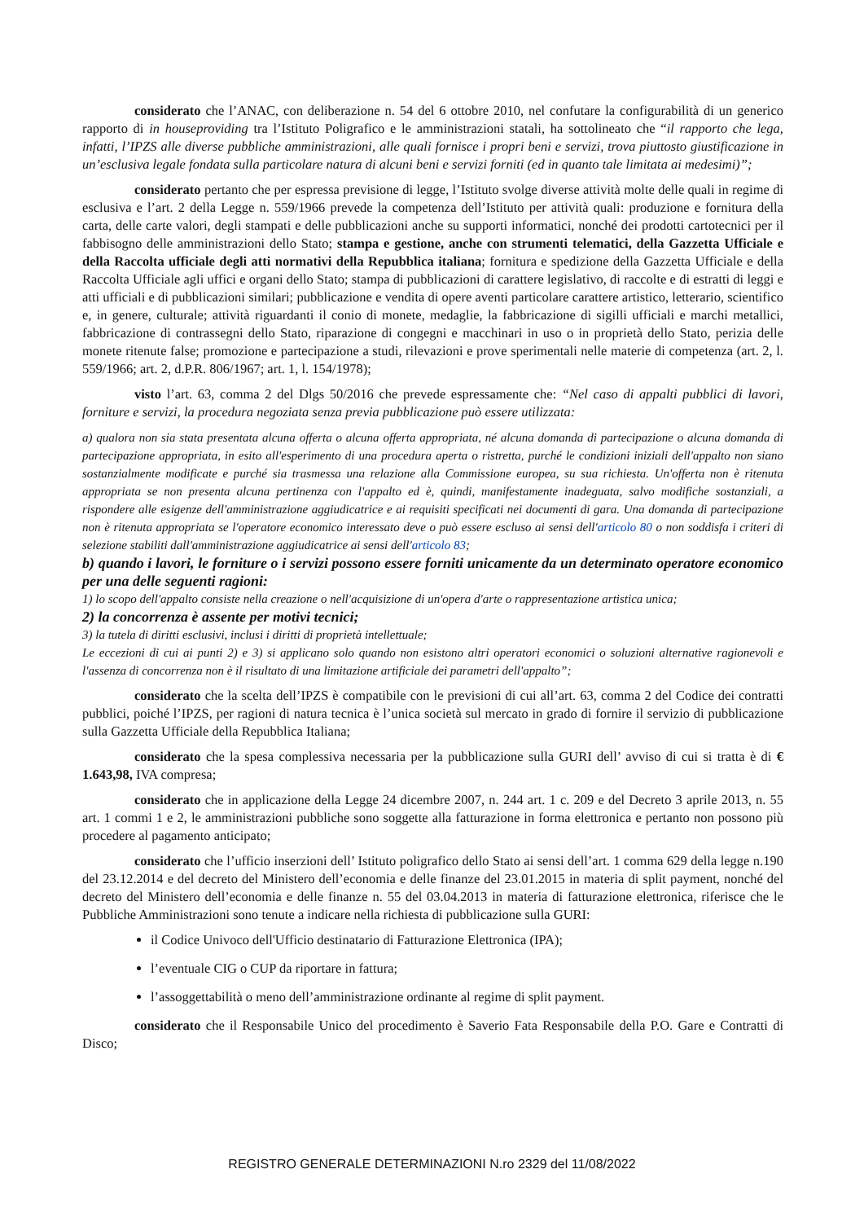considerato che l’ANAC, con deliberazione n. 54 del 6 ottobre 2010, nel confutare la configurabilità di un generico rapporto di in houseproviding tra l’Istituto Poligrafico e le amministrazioni statali, ha sottolineato che “il rapporto che lega, infatti, l’IPZS alle diverse pubbliche amministrazioni, alle quali fornisce i propri beni e servizi, trova piuttosto giustificazione in un’esclusiva legale fondata sulla particolare natura di alcuni beni e servizi forniti (ed in quanto tale limitata ai medesimi)”;
considerato pertanto che per espressa previsione di legge, l’Istituto svolge diverse attività molte delle quali in regime di esclusiva e l’art. 2 della Legge n. 559/1966 prevede la competenza dell’Istituto per attività quali: produzione e fornitura della carta, delle carte valori, degli stampati e delle pubblicazioni anche su supporti informatici, nonché dei prodotti cartotecnici per il fabbisogno delle amministrazioni dello Stato; stampa e gestione, anche con strumenti telematici, della Gazzetta Ufficiale e della Raccolta ufficiale degli atti normativi della Repubblica italiana; fornitura e spedizione della Gazzetta Ufficiale e della Raccolta Ufficiale agli uffici e organi dello Stato; stampa di pubblicazioni di carattere legislativo, di raccolte e di estratti di leggi e atti ufficiali e di pubblicazioni similari; pubblicazione e vendita di opere aventi particolare carattere artistico, letterario, scientifico e, in genere, culturale; attività riguardanti il conio di monete, medaglie, la fabbricazione di sigilli ufficiali e marchi metallici, fabbricazione di contrassegni dello Stato, riparazione di congegni e macchinari in uso o in proprietà dello Stato, perizia delle monete ritenute false; promozione e partecipazione a studi, rilevazioni e prove sperimentali nelle materie di competenza (art. 2, l. 559/1966; art. 2, d.P.R. 806/1967; art. 1, l. 154/1978);
visto l’art. 63, comma 2 del Dlgs 50/2016 che prevede espressamente che: “Nel caso di appalti pubblici di lavori, forniture e servizi, la procedura negoziata senza previa pubblicazione può essere utilizzata:
a) qualora non sia stata presentata alcuna offerta o alcuna offerta appropriata, né alcuna domanda di partecipazione o alcuna domanda di partecipazione appropriata, in esito all'esperimento di una procedura aperta o ristretta, purché le condizioni iniziali dell'appalto non siano sostanzialmente modificate e purché sia trasmessa una relazione alla Commissione europea, su sua richiesta. Un'offerta non è ritenuta appropriata se non presenta alcuna pertinenza con l'appalto ed è, quindi, manifestamente inadeguata, salvo modifiche sostanziali, a rispondere alle esigenze dell'amministrazione aggiudicatrice e ai requisiti specificati nei documenti di gara. Una domanda di partecipazione non è ritenuta appropriata se l'operatore economico interessato deve o può essere escluso ai sensi dell'articolo 80 o non soddisfa i criteri di selezione stabiliti dall'amministrazione aggiudicatrice ai sensi dell'articolo 83;
b) quando i lavori, le forniture o i servizi possono essere forniti unicamente da un determinato operatore economico per una delle seguenti ragioni:
1) lo scopo dell'appalto consiste nella creazione o nell'acquisizione di un'opera d'arte o rappresentazione artistica unica;
2) la concorrenza è assente per motivi tecnici;
3) la tutela di diritti esclusivi, inclusi i diritti di proprietà intellettuale;
Le eccezioni di cui ai punti 2) e 3) si applicano solo quando non esistono altri operatori economici o soluzioni alternative ragionevoli e l'assenza di concorrenza non è il risultato di una limitazione artificiale dei parametri dell'appalto”;
considerato che la scelta dell’IPZS è compatibile con le previsioni di cui all’art. 63, comma 2 del Codice dei contratti pubblici, poiché l’IPZS, per ragioni di natura tecnica è l’unica società sul mercato in grado di fornire il servizio di pubblicazione sulla Gazzetta Ufficiale della Repubblica Italiana;
considerato che la spesa complessiva necessaria per la pubblicazione sulla GURI dell’ avviso di cui si tratta è di € 1.643,98, IVA compresa;
considerato che in applicazione della Legge 24 dicembre 2007, n. 244 art. 1 c. 209 e del Decreto 3 aprile 2013, n. 55 art. 1 commi 1 e 2, le amministrazioni pubbliche sono soggette alla fatturazione in forma elettronica e pertanto non possono più procedere al pagamento anticipato;
considerato che l’ufficio inserzioni dell’ Istituto poligrafico dello Stato ai sensi dell’art. 1 comma 629 della legge n.190 del 23.12.2014 e del decreto del Ministero dell’economia e delle finanze del 23.01.2015 in materia di split payment, nonché del decreto del Ministero dell’economia e delle finanze n. 55 del 03.04.2013 in materia di fatturazione elettronica, riferisce che le Pubbliche Amministrazioni sono tenute a indicare nella richiesta di pubblicazione sulla GURI:
il Codice Univoco dell'Ufficio destinatario di Fatturazione Elettronica (IPA);
l’eventuale CIG o CUP da riportare in fattura;
l’assoggettabilità o meno dell’amministrazione ordinante al regime di split payment.
considerato che il Responsabile Unico del procedimento è Saverio Fata Responsabile della P.O. Gare e Contratti di Disco;
REGISTRO GENERALE DETERMINAZIONI N.ro 2329 del 11/08/2022